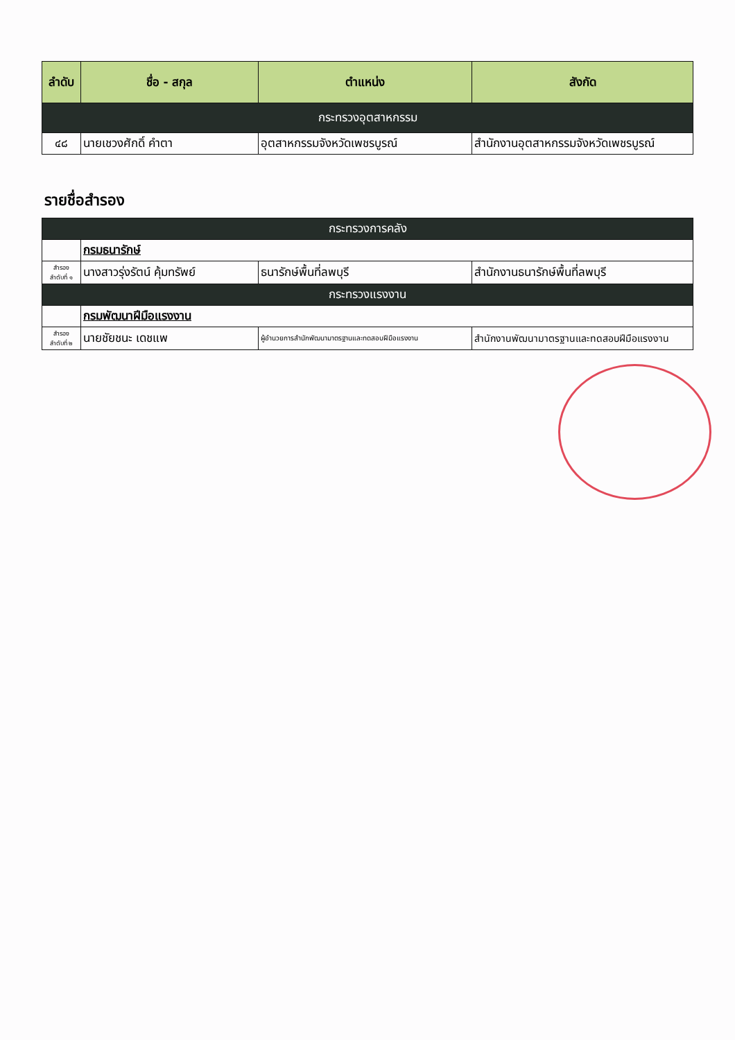| ลำดับ | ชื่อ - สกุล | ตำแหน่ง | สังกัด |
| --- | --- | --- | --- |
| กระทรวงอุตสาหกรรม | | | |
| ๔๘ | นายเชวงศักดิ์ คำตา | อุตสาหกรรมจังหวัดเพชรบูรณ์ | สำนักงานอุตสาหกรรมจังหวัดเพชรบูรณ์ |
รายชื่อสำรอง
| กระทรวงการคลัง | | | |
| | กรมธนารักษ์ | | |
| สำรอง ลำดับที่ ๑ | นางสาวรุ่งรัตน์ คุ้มทรัพย์ | ธนารักษ์พื้นที่ลพบุรี | สำนักงานธนารักษ์พื้นที่ลพบุรี |
| กระทรวงแรงงาน | | | |
| | กรมพัฒนาฝีมือแรงงาน | | |
| สำรอง ลำดับที่ ๒ | นายชัยชนะ เดชแพ | ผู้อำนวยการสำนักพัฒนามาตรฐานและทดสอบฝีมือแรงงาน | สำนักงานพัฒนามาตรฐานและทดสอบฝีมือแรงงาน |